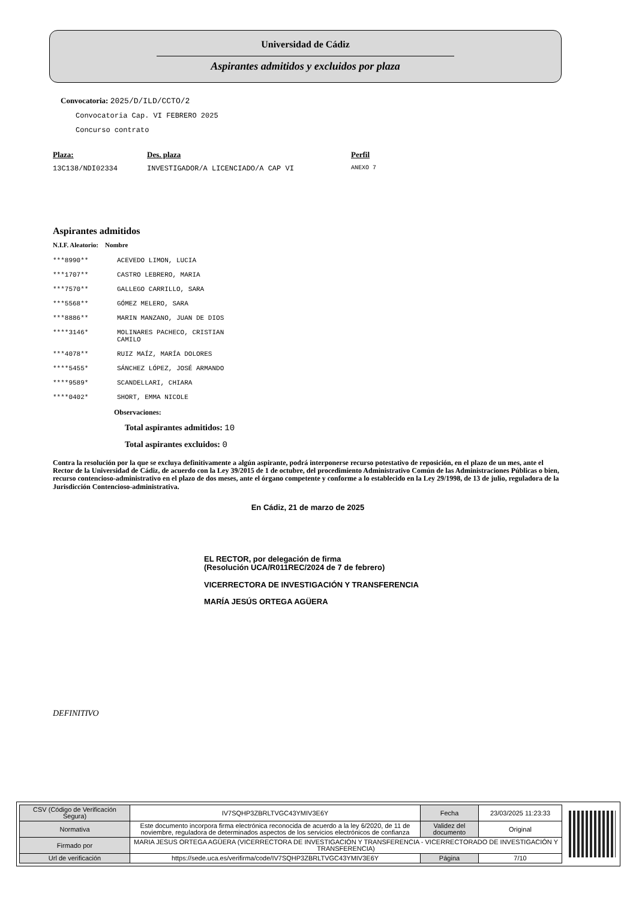Universidad de Cádiz
Aspirantes admitidos y excluidos por plaza
Convocatoria: 2025/D/ILD/CCTO/2
Convocatoria Cap. VI FEBRERO 2025
Concurso contrato
Plaza: Des. plaza Perfil
13C138/NDI02334 INVESTIGADOR/A LICENCIADO/A CAP VI ANEXO 7
Aspirantes admitidos
N.I.F. Aleatorio: Nombre
| ***8990** | ACEVEDO LIMON, LUCIA |
| ***1707** | CASTRO LEBRERO, MARIA |
| ***7570** | GALLEGO CARRILLO, SARA |
| ***5568** | GÓMEZ MELERO, SARA |
| ***8886** | MARIN MANZANO, JUAN DE DIOS |
| ****3146* | MOLINARES PACHECO, CRISTIAN CAMILO |
| ***4078** | RUIZ MAÍZ, MARÍA DOLORES |
| ****5455* | SÁNCHEZ LÓPEZ, JOSÉ ARMANDO |
| ****9589* | SCANDELLARI, CHIARA |
| ****0402* | SHORT, EMMA NICOLE |
Observaciones:
Total aspirantes admitidos: 10
Total aspirantes excluidos: 0
Contra la resolución por la que se excluya definitivamente a algún aspirante, podrá interponerse recurso potestativo de reposición, en el plazo de un mes, ante el Rector de la Universidad de Cádiz, de acuerdo con la Ley 39/2015 de 1 de octubre, del procedimiento Administrativo Común de las Administraciones Públicas o bien, recurso contencioso-administrativo en el plazo de dos meses, ante el órgano competente y conforme a lo establecido en la Ley 29/1998, de 13 de julio, reguladora de la Jurisdicción Contencioso-administrativa.
En Cádiz, 21 de marzo de 2025
EL RECTOR, por delegación de firma
(Resolución UCA/R011REC/2024 de 7 de febrero)
VICERRECTORA DE INVESTIGACIÓN Y TRANSFERENCIA
MARÍA JESÚS ORTEGA AGÜERA
DEFINITIVO
| CSV (Código de Verificación Segura) | IV7SQHP3ZBRLTVGC43YMIV3E6Y | Fecha | 23/03/2025 11:23:33 |
| Normativa | Este documento incorpora firma electrónica reconocida de acuerdo a la ley 6/2020, de 11 de noviembre, reguladora de determinados aspectos de los servicios electrónicos de confianza | Validez del documento | Original |
| Firmado por | MARIA JESUS ORTEGA AGÜERA (VICERRECTORA DE INVESTIGACIÓN Y TRANSFERENCIA - VICERRECTORADO DE INVESTIGACIÓN Y TRANSFERENCIA) | | |
| Url de verificación | https://sede.uca.es/verifirma/code/IV7SQHP3ZBRLTVGC43YMIV3E6Y | Página | 7/10 |